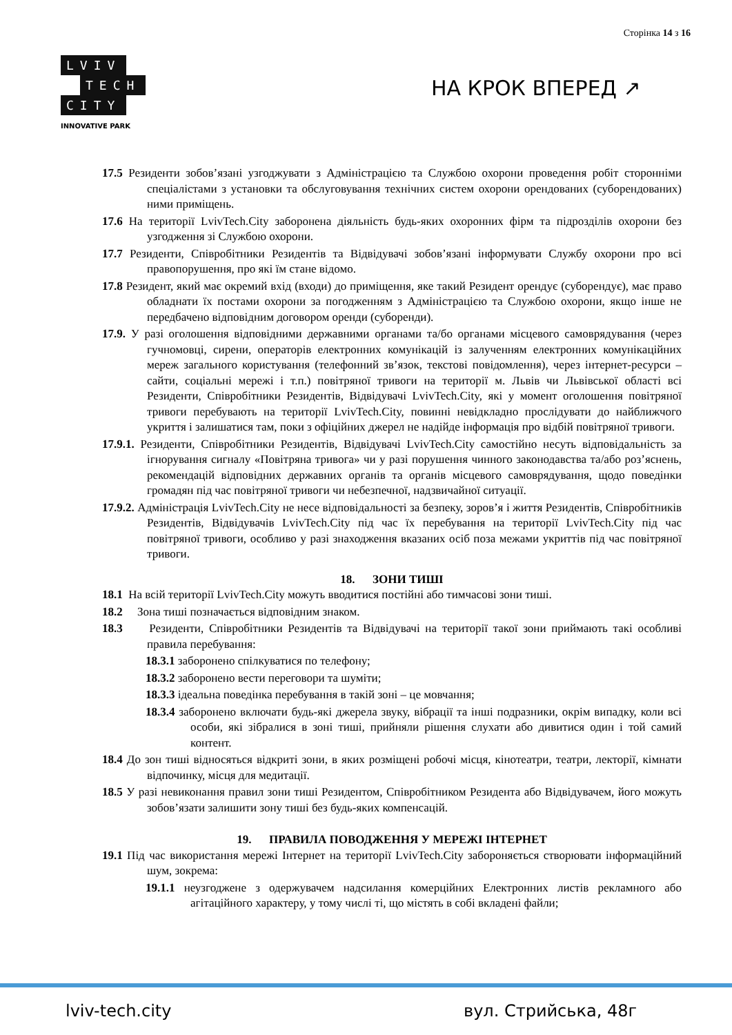Сторінка 14 з 16
LVIV
TECH
CITY
INNOVATIVE PARK
НА КРОК ВПЕРЕД ↗
17.5 Резиденти зобов’язані узгоджувати з Адміністрацією та Службою охорони проведення робіт сторонніми спеціалістами з установки та обслуговування технічних систем охорони орендованих (суборендованих) ними приміщень.
17.6 На території LvivTech.City заборонена діяльність будь-яких охоронних фірм та підрозділів охорони без узгодження зі Службою охорони.
17.7 Резиденти, Співробітники Резидентів та Відвідувачі зобов’язані інформувати Службу охорони про всі правопорушення, про які їм стане відомо.
17.8 Резидент, який має окремий вхід (входи) до приміщення, яке такий Резидент орендує (суборендує), має право обладнати їх постами охорони за погодженням з Адміністрацією та Службою охорони, якщо інше не передбачено відповідним договором оренди (суборенди).
17.9. У разі оголошення відповідними державними органами та/бо органами місцевого самоврядування (через гучномовці, сирени, операторів електронних комунікацій із залученням електронних комунікаційних мереж загального користування (телефонний зв’язок, текстові повідомлення), через інтернет-ресурси – сайти, соціальні мережі і т.п.) повітряної тривоги на території м. Львів чи Львівської області всі Резиденти, Співробітники Резидентів, Відвідувачі LvivTech.City, які у момент оголошення повітряної тривоги перебувають на території LvivTech.City, повинні невідкладно прослідувати до найближчого укриття і залишатися там, поки з офіційних джерел не надійде інформація про відбій повітряної тривоги.
17.9.1. Резиденти, Співробітники Резидентів, Відвідувачі LvivTech.City самостійно несуть відповідальність за ігнорування сигналу «Повітряна тривога» чи у разі порушення чинного законодавства та/або роз’яснень, рекомендацій відповідних державних органів та органів місцевого самоврядування, щодо поведінки громадян під час повітряної тривоги чи небезпечної, надзвичайної ситуації.
17.9.2. Адміністрація LvivTech.City не несе відповідальності за безпеку, зоров’я і життя Резидентів, Співробітників Резидентів, Відвідувачів LvivTech.City під час їх перебування на території LvivTech.City під час повітряної тривоги, особливо у разі знаходження вказаних осіб поза межами укриттів під час повітряної тривоги.
18. ЗОНИ ТИШІ
18.1 На всій території LvivTech.City можуть вводитися постійні або тимчасові зони тиші.
18.2 Зона тиші позначається відповідним знаком.
18.3 Резиденти, Співробітники Резидентів та Відвідувачі на території такої зони приймають такі особливі правила перебування:
18.3.1 заборонено спілкуватися по телефону;
18.3.2 заборонено вести переговори та шуміти;
18.3.3 ідеальна поведінка перебування в такій зоні – це мовчання;
18.3.4 заборонено включати будь-які джерела звуку, вібрації та інші подразники, окрім випадку, коли всі особи, які зібралися в зоні тиші, прийняли рішення слухати або дивитися один і той самий контент.
18.4 До зон тиші відносяться відкриті зони, в яких розміщені робочі місця, кінотеатри, театри, лекторії, кімнати відпочинку, місця для медитації.
18.5 У разі невиконання правил зони тиші Резидентом, Співробітником Резидента або Відвідувачем, його можуть зобов’язати залишити зону тиші без будь-яких компенсацій.
19. ПРАВИЛА ПОВОДЖЕННЯ У МЕРЕЖІ ІНТЕРНЕТ
19.1 Під час використання мережі Інтернет на території LvivTech.City забороняється створювати інформаційний шум, зокрема:
19.1.1 неузгоджене з одержувачем надсилання комерційних Електронних листів рекламного або агітаційного характеру, у тому числі ті, що містять в собі вкладені файли;
lviv-tech.city вул. Стрийська, 48г